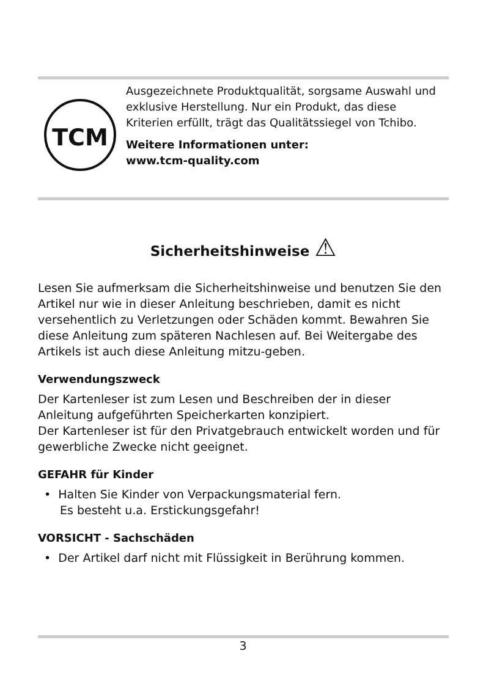TCM
Ausgezeichnete Produktqualität, sorgsame Auswahl und exklusive Herstellung. Nur ein Produkt, das diese Kriterien erfüllt, trägt das Qualitätssiegel von Tchibo.
Weitere Informationen unter:
www.tcm-quality.com
Sicherheitshinweise ⚠
Lesen Sie aufmerksam die Sicherheitshinweise und benutzen Sie den Artikel nur wie in dieser Anleitung beschrieben, damit es nicht versehentlich zu Verletzungen oder Schäden kommt. Bewahren Sie diese Anleitung zum späteren Nachlesen auf. Bei Weitergabe des Artikels ist auch diese Anleitung mitzu-geben.
Verwendungszweck
Der Kartenleser ist zum Lesen und Beschreiben der in dieser Anleitung aufgeführten Speicherkarten konzipiert.
Der Kartenleser ist für den Privatgebrauch entwickelt worden und für gewerbliche Zwecke nicht geeignet.
GEFAHR für Kinder
• Halten Sie Kinder von Verpackungsmaterial fern.
Es besteht u.a. Erstickungsgefahr!
VORSICHT - Sachschäden
• Der Artikel darf nicht mit Flüssigkeit in Berührung kommen.
3